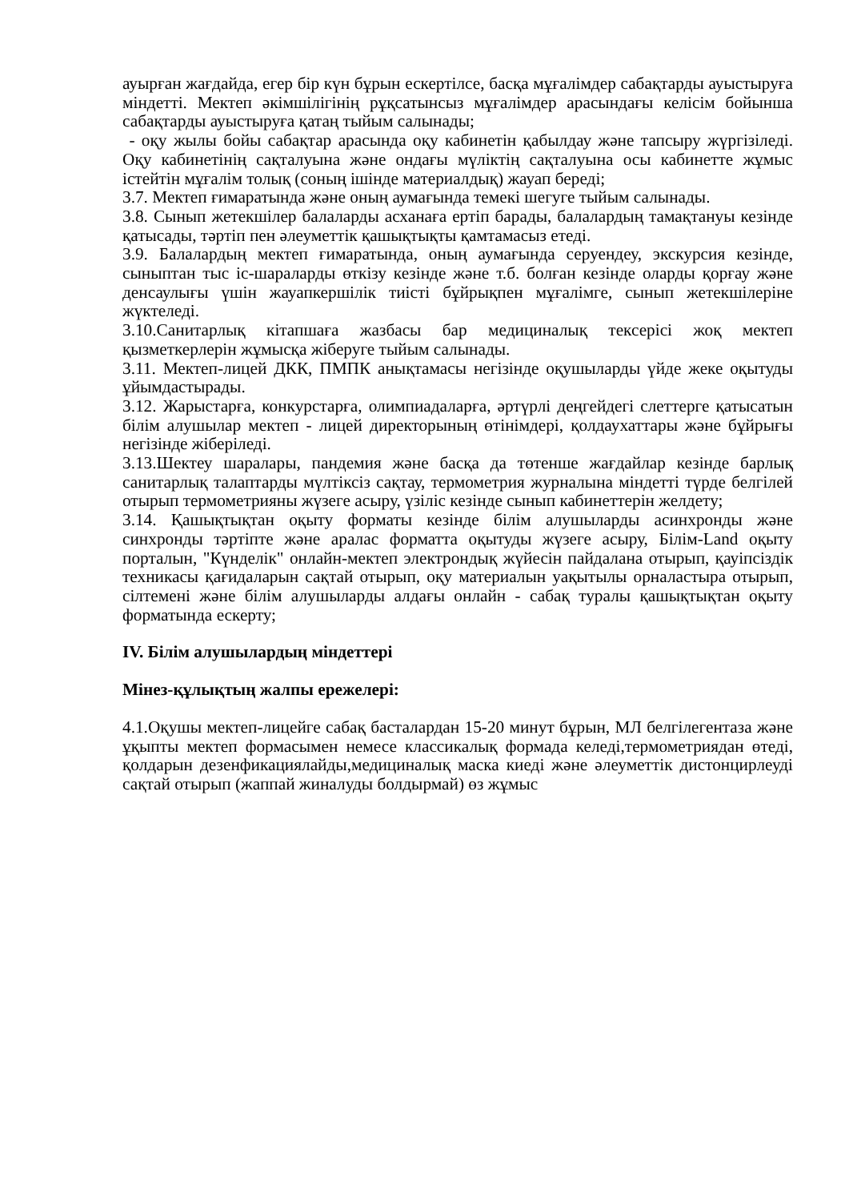ауырған жағдайда, егер бір күн бұрын ескертілсе, басқа мұғалімдер сабақтарды ауыстыруға міндетті. Мектеп әкімшілігінің рұқсатынсыз мұғалімдер арасындағы келісім бойынша сабақтарды ауыстыруға қатаң тыйым салынады;
- оқу жылы бойы сабақтар арасында оқу кабинетін қабылдау және тапсыру жүргізіледі. Оқу кабинетінің сақталуына және ондағы мүліктің сақталуына осы кабинетте жұмыс істейтін мұғалім толық (соның ішінде материалдық) жауап береді;
3.7. Мектеп ғимаратында және оның аумағында темекі шегуге тыйым салынады.
3.8. Сынып жетекшілер балаларды асханаға ертіп барады, балалардың тамақтануы кезінде қатысады, тәртіп пен әлеуметтік қашықтықты қамтамасыз етеді.
3.9. Балалардың мектеп ғимаратында, оның аумағында серуендеу, экскурсия кезінде, сыныптан тыс іс-шараларды өткізу кезінде және т.б. болған кезінде оларды қорғау және денсаулығы үшін жауапкершілік тиісті бұйрықпен мұғалімге, сынып жетекшілеріне жүктеледі.
3.10.Санитарлық кітапшаға жазбасы бар медициналық тексерісі жоқ мектеп қызметкерлерін жұмысқа жіберуге тыйым салынады.
3.11. Мектеп-лицей ДКК, ПМПК анықтамасы негізінде оқушыларды үйде жеке оқытуды ұйымдастырады.
3.12. Жарыстарға, конкурстарға, олимпиадаларға, әртүрлі деңгейдегі слеттерге қатысатын білім алушылар мектеп - лицей директорының өтінімдері, қолдаухаттары және бұйрығы негізінде жіберіледі.
3.13.Шектеу шаралары, пандемия және басқа да төтенше жағдайлар кезінде барлық санитарлық талаптарды мүлтіксіз сақтау, термометрия журналына міндетті түрде белгілей отырып термометрияны жүзеге асыру, үзіліс кезінде сынып кабинеттерін желдету;
3.14. Қашықтықтан оқыту форматы кезінде білім алушыларды асинхронды және синхронды тәртіпте және аралас форматта оқытуды жүзеге асыру, Білім-Land оқыту порталын, "Күнделік" онлайн-мектеп электрондық жүйесін пайдалана отырып, қауіпсіздік техникасы қағидаларын сақтай отырып, оқу материалын уақытылы орналастыра отырып, сілтемені және білім алушыларды алдағы онлайн - сабақ туралы қашықтықтан оқыту форматында ескерту;
IV. Білім алушылардың міндеттері
Мінез-құлықтың жалпы ережелері:
4.1.Оқушы мектеп-лицейге сабақ басталардан 15-20 минут бұрын, МЛ белгілегентаза және ұқыпты мектеп формасымен немесе классикалық формада келеді,термометриядан өтеді, қолдарын дезенфикациялайды,медициналық маска киеді және әлеуметтік дистонцирлеуді сақтай отырып (жаппай жиналуды болдырмай) өз жұмыс